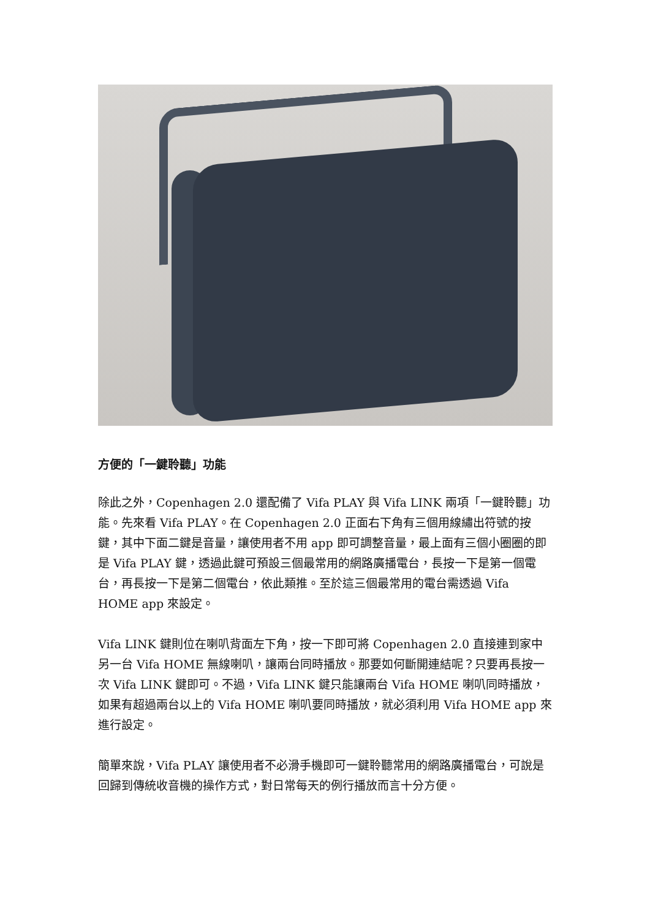方便的「一鍵聆聽」功能
除此之外，Copenhagen 2.0 還配備了 Vifa PLAY 與 Vifa LINK 兩項「一鍵聆聽」功能。先來看 Vifa PLAY。在 Copenhagen 2.0 正面右下角有三個用線繡出符號的按鍵，其中下面二鍵是音量，讓使用者不用 app 即可調整音量，最上面有三個小圈圈的即是 Vifa PLAY 鍵，透過此鍵可預設三個最常用的網路廣播電台，長按一下是第一個電台，再長按一下是第二個電台，依此類推。至於這三個最常用的電台需透過 Vifa HOME app 來設定。
Vifa LINK 鍵則位在喇叭背面左下角，按一下即可將 Copenhagen 2.0 直接連到家中另一台 Vifa HOME 無線喇叭，讓兩台同時播放。那要如何斷開連結呢？只要再長按一次 Vifa LINK 鍵即可。不過，Vifa LINK 鍵只能讓兩台 Vifa HOME 喇叭同時播放，如果有超過兩台以上的 Vifa HOME 喇叭要同時播放，就必須利用 Vifa HOME app 來進行設定。
簡單來說，Vifa PLAY 讓使用者不必滑手機即可一鍵聆聽常用的網路廣播電台，可說是回歸到傳統收音機的操作方式，對日常每天的例行播放而言十分方便。